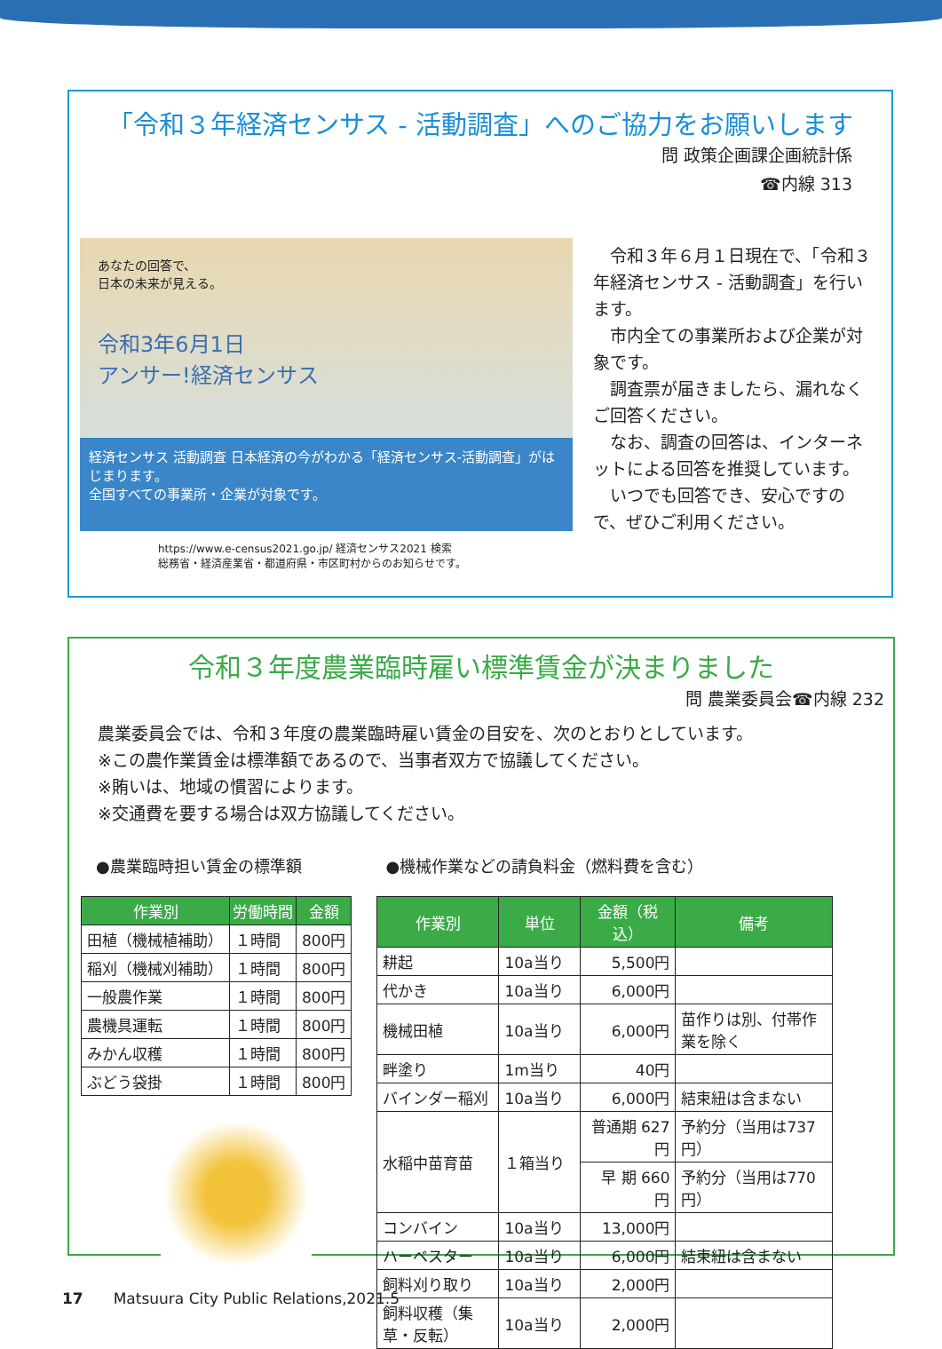「令和３年経済センサス - 活動調査」へのご協力をお願いします
問 政策企画課企画統計係
☎内線 313
あなたの回答で、
日本の未来が見える。
令和3年6月1日
アンサー!経済センサス
経済センサス 活動調査 日本経済の今がわかる「経済センサス-活動調査」がはじまります。
全国すべての事業所・企業が対象です。
https://www.e-census2021.go.jp/ 経済センサス2021 検索
総務省・経済産業省・都道府県・市区町村からのお知らせです。
　令和３年６月１日現在で、「令和３年経済センサス - 活動調査」を行います。
　市内全ての事業所および企業が対象です。
　調査票が届きましたら、漏れなくご回答ください。
　なお、調査の回答は、インターネットによる回答を推奨しています。
　いつでも回答でき、安心ですので、ぜひご利用ください。
令和３年度農業臨時雇い標準賃金が決まりました
問 農業委員会☎内線 232
農業委員会では、令和３年度の農業臨時雇い賃金の目安を、次のとおりとしています。
※この農作業賃金は標準額であるので、当事者双方で協議してください。
※賄いは、地域の慣習によります。
※交通費を要する場合は双方協議してください。
●農業臨時担い賃金の標準額
| 作業別 | 労働時間 | 金額 |
| --- | --- | --- |
| 田植（機械植補助） | １時間 | 800円 |
| 稲刈（機械刈補助） | １時間 | 800円 |
| 一般農作業 | １時間 | 800円 |
| 農機具運転 | １時間 | 800円 |
| みかん収穫 | １時間 | 800円 |
| ぶどう袋掛 | １時間 | 800円 |
●機械作業などの請負料金（燃料費を含む）
| 作業別 | 単位 | 金額（税込） | 備考 |
| --- | --- | --- | --- |
| 耕起 | 10a当り | 5,500円 | |
| 代かき | 10a当り | 6,000円 | |
| 機械田植 | 10a当り | 6,000円 | 苗作りは別、付帯作業を除く |
| 畔塗り | 1m当り | 40円 | |
| バインダー稲刈 | 10a当り | 6,000円 | 結束紐は含まない |
| 水稲中苗育苗 | １箱当り | 普通期 627円 | 予約分（当用は737円） |
| | | 早 期 660円 | 予約分（当用は770円） |
| コンバイン | 10a当り | 13,000円 | |
| ハーベスター | 10a当り | 6,000円 | 結束紐は含まない |
| 飼料刈り取り | 10a当り | 2,000円 | |
| 飼料収穫（集草・反転） | 10a当り | 2,000円 | |
17　　Matsuura City Public Relations,2021.5